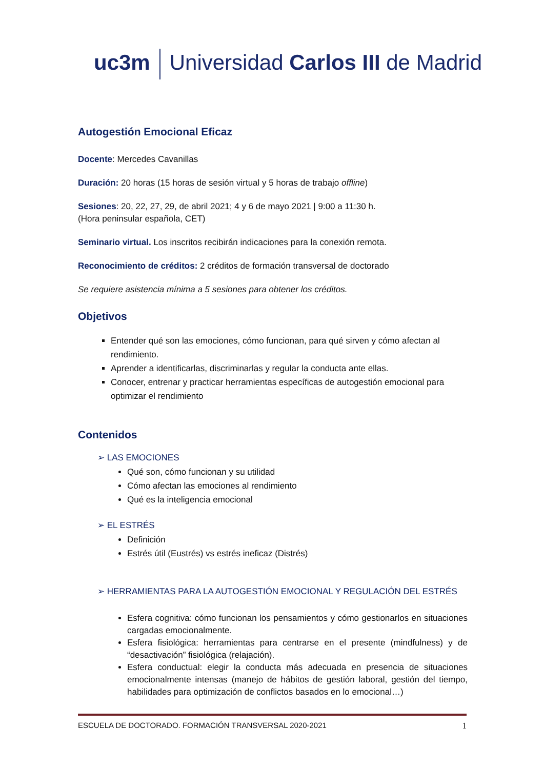uc3m Universidad Carlos III de Madrid
Autogestión Emocional Eficaz
Docente: Mercedes Cavanillas
Duración: 20 horas (15 horas de sesión virtual y 5 horas de trabajo offline)
Sesiones: 20, 22, 27, 29, de abril 2021; 4 y 6 de mayo 2021 | 9:00 a 11:30 h.
(Hora peninsular española, CET)
Seminario virtual. Los inscritos recibirán indicaciones para la conexión remota.
Reconocimiento de créditos: 2 créditos de formación transversal de doctorado
Se requiere asistencia mínima a 5 sesiones para obtener los créditos.
Objetivos
Entender qué son las emociones, cómo funcionan, para qué sirven y cómo afectan al rendimiento.
Aprender a identificarlas, discriminarlas y regular la conducta ante ellas.
Conocer, entrenar y practicar herramientas específicas de autogestión emocional para optimizar el rendimiento
Contenidos
➢ LAS EMOCIONES
Qué son, cómo funcionan y su utilidad
Cómo afectan las emociones al rendimiento
Qué es la inteligencia emocional
➢ EL ESTRÉS
Definición
Estrés útil (Eustrés) vs estrés ineficaz (Distrés)
➢ HERRAMIENTAS PARA LA AUTOGESTIÓN EMOCIONAL Y REGULACIÓN DEL ESTRÉS
Esfera cognitiva: cómo funcionan los pensamientos y cómo gestionarlos en situaciones cargadas emocionalmente.
Esfera fisiológica: herramientas para centrarse en el presente (mindfulness) y de “desactivación” fisiológica (relajación).
Esfera conductual: elegir la conducta más adecuada en presencia de situaciones emocionalmente intensas (manejo de hábitos de gestión laboral, gestión del tiempo, habilidades para optimización de conflictos basados en lo emocional…)
ESCUELA DE DOCTORADO. FORMACIÓN TRANSVERSAL 2020-2021 1